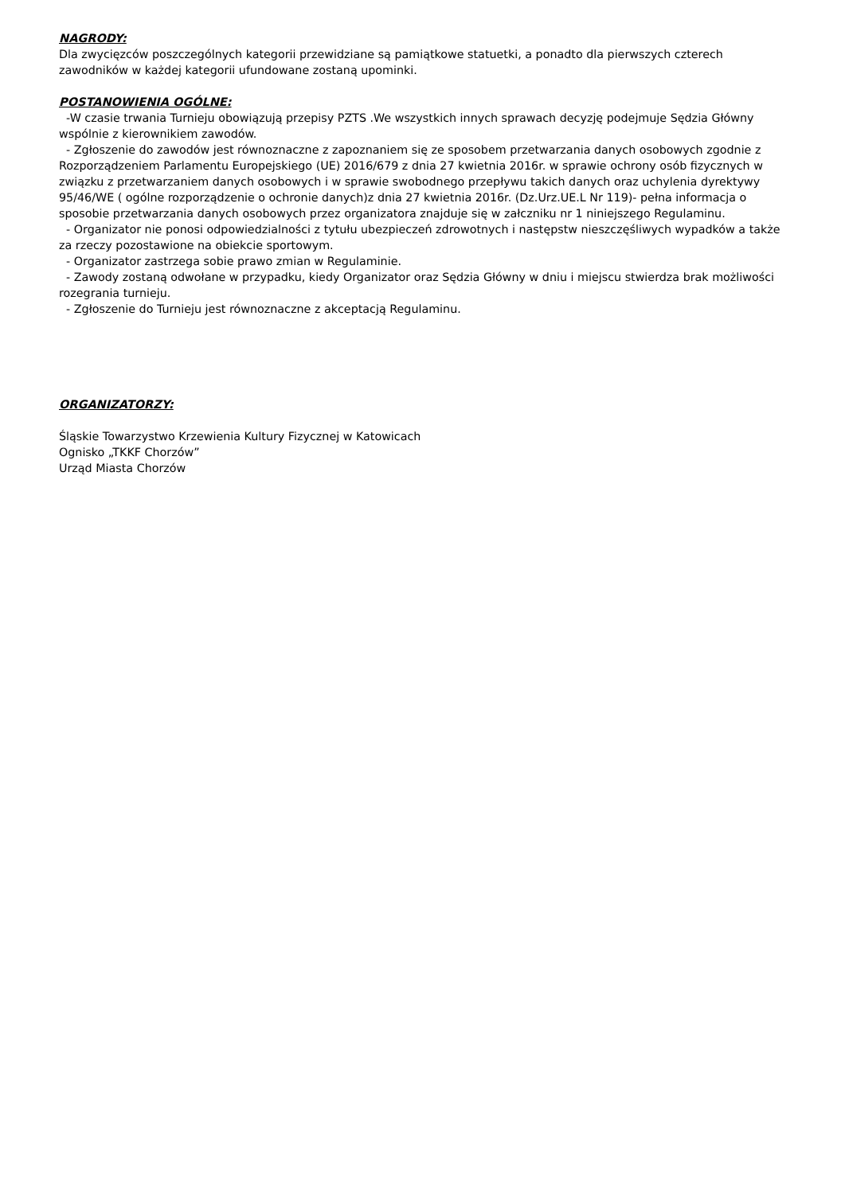NAGRODY:
Dla zwycięzców poszczególnych kategorii przewidziane są pamiątkowe statuetki, a ponadto dla pierwszych czterech zawodników w każdej kategorii ufundowane zostaną upominki.
POSTANOWIENIA OGÓLNE:
-W czasie trwania Turnieju obowiązują przepisy PZTS .We wszystkich innych sprawach decyzję podejmuje Sędzia Główny wspólnie z kierownikiem zawodów.
- Zgłoszenie do zawodów jest równoznaczne z zapoznaniem się ze sposobem przetwarzania danych osobowych zgodnie z Rozporządzeniem Parlamentu Europejskiego (UE) 2016/679 z dnia 27 kwietnia 2016r. w sprawie ochrony osób fizycznych w związku z przetwarzaniem danych osobowych i w sprawie swobodnego przepływu takich danych oraz uchylenia dyrektywy 95/46/WE ( ogólne rozporządzenie o ochronie danych)z dnia 27 kwietnia 2016r. (Dz.Urz.UE.L Nr 119)- pełna informacja o sposobie przetwarzania danych osobowych przez organizatora znajduje się w załczniku nr 1 niniejszego Regulaminu.
- Organizator nie ponosi odpowiedzialności z tytułu ubezpieczeń zdrowotnych i następstw nieszczęśliwych wypadków a także za rzeczy pozostawione na obiekcie sportowym.
- Organizator zastrzega sobie prawo zmian w Regulaminie.
- Zawody zostaną odwołane w przypadku, kiedy Organizator oraz Sędzia Główny w dniu i miejscu stwierdza brak możliwości rozegrania turnieju.
- Zgłoszenie do Turnieju jest równoznaczne z akceptacją Regulaminu.
ORGANIZATORZY:
Śląskie Towarzystwo Krzewienia Kultury Fizycznej w Katowicach
Ognisko „TKKF Chorzów”
Urząd Miasta Chorzów